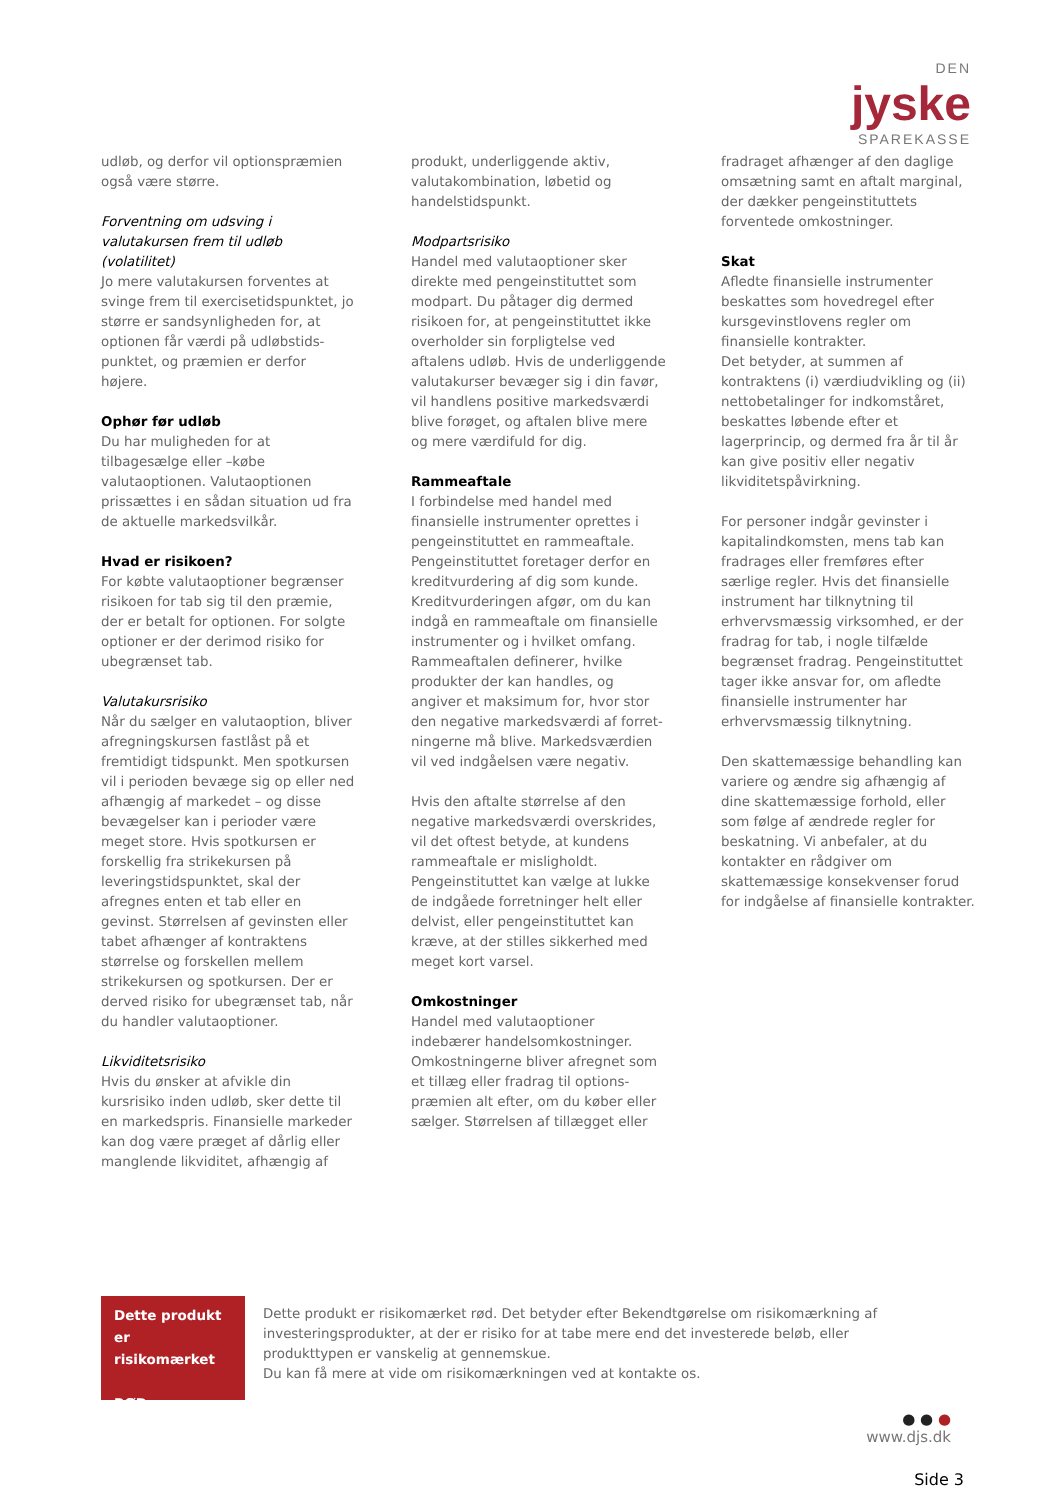DEN
jyske
SPAREKASSE
udløb, og derfor vil optionspræmien også være større.
Forventning om udsving i valutakursen frem til udløb (volatilitet)
Jo mere valutakursen forventes at svinge frem til exercisetidspunktet, jo større er sandsynligheden for, at optionen får værdi på udløbstids-punktet, og præmien er derfor højere.
Ophør før udløb
Du har muligheden for at tilbagesælge eller –købe valutaoptionen. Valutaoptionen prissættes i en sådan situation ud fra de aktuelle markedsvilkår.
Hvad er risikoen?
For købte valutaoptioner begrænser risikoen for tab sig til den præmie, der er betalt for optionen. For solgte optioner er der derimod risiko for ubegrænset tab.
Valutakursrisiko
Når du sælger en valutaoption, bliver afregningskursen fastlåst på et fremtidigt tidspunkt. Men spotkursen vil i perioden bevæge sig op eller ned afhængig af markedet – og disse bevægelser kan i perioder være meget store. Hvis spotkursen er forskellig fra strikekursen på leveringstidspunktet, skal der afregnes enten et tab eller en gevinst. Størrelsen af gevinsten eller tabet afhænger af kontraktens størrelse og forskellen mellem strikekursen og spotkursen. Der er derved risiko for ubegrænset tab, når du handler valutaoptioner.
Likviditetsrisiko
Hvis du ønsker at afvikle din kursrisiko inden udløb, sker dette til en markedspris. Finansielle markeder kan dog være præget af dårlig eller manglende likviditet, afhængig af
produkt, underliggende aktiv, valutakombination, løbetid og handelstidspunkt.
Modpartsrisiko
Handel med valutaoptioner sker direkte med pengeinstituttet som modpart. Du påtager dig dermed risikoen for, at pengeinstituttet ikke overholder sin forpligtelse ved aftalens udløb. Hvis de underliggende valutakurser bevæger sig i din favør, vil handlens positive markedsværdi blive forøget, og aftalen blive mere og mere værdifuld for dig.
Rammeaftale
I forbindelse med handel med finansielle instrumenter oprettes i pengeinstituttet en rammeaftale. Pengeinstituttet foretager derfor en kreditvurdering af dig som kunde. Kreditvurderingen afgør, om du kan indgå en rammeaftale om finansielle instrumenter og i hvilket omfang. Rammeaftalen definerer, hvilke produkter der kan handles, og angiver et maksimum for, hvor stor den negative markedsværdi af forret-ningerne må blive. Markedsværdien vil ved indgåelsen være negativ.
Hvis den aftalte størrelse af den negative markedsværdi overskrides, vil det oftest betyde, at kundens rammeaftale er misligholdt. Pengeinstituttet kan vælge at lukke de indgåede forretninger helt eller delvist, eller pengeinstituttet kan kræve, at der stilles sikkerhed med meget kort varsel.
Omkostninger
Handel med valutaoptioner indebærer handelsomkostninger. Omkostningerne bliver afregnet som et tillæg eller fradrag til options-præmien alt efter, om du køber eller sælger. Størrelsen af tillægget eller
fradraget afhænger af den daglige omsætning samt en aftalt marginal, der dækker pengeinstituttets forventede omkostninger.
Skat
Afledte finansielle instrumenter beskattes som hovedregel efter kursgevinstlovens regler om finansielle kontrakter.
Det betyder, at summen af kontraktens (i) værdiudvikling og (ii) nettobetalinger for indkomståret, beskattes løbende efter et lagerprincip, og dermed fra år til år kan give positiv eller negativ likviditetspåvirkning.
For personer indgår gevinster i kapitalindkomsten, mens tab kan fradrages eller fremføres efter særlige regler. Hvis det finansielle instrument har tilknytning til erhvervsmæssig virksomhed, er der fradrag for tab, i nogle tilfælde begrænset fradrag. Pengeinstituttet tager ikke ansvar for, om afledte finansielle instrumenter har erhvervsmæssig tilknytning.
Den skattemæssige behandling kan variere og ændre sig afhængig af dine skattemæssige forhold, eller som følge af ændrede regler for beskatning. Vi anbefaler, at du kontakter en rådgiver om skattemæssige konsekvenser forud for indgåelse af finansielle kontrakter.
Dette produkt er risikomærket
RØD
Dette produkt er risikomærket rød. Det betyder efter Bekendtgørelse om risikomærkning af investeringsprodukter, at der er risiko for at tabe mere end det investerede beløb, eller produkttypen er vanskelig at gennemskue.
Du kan få mere at vide om risikomærkningen ved at kontakte os.
● ● ●
www.djs.dk
Side 3